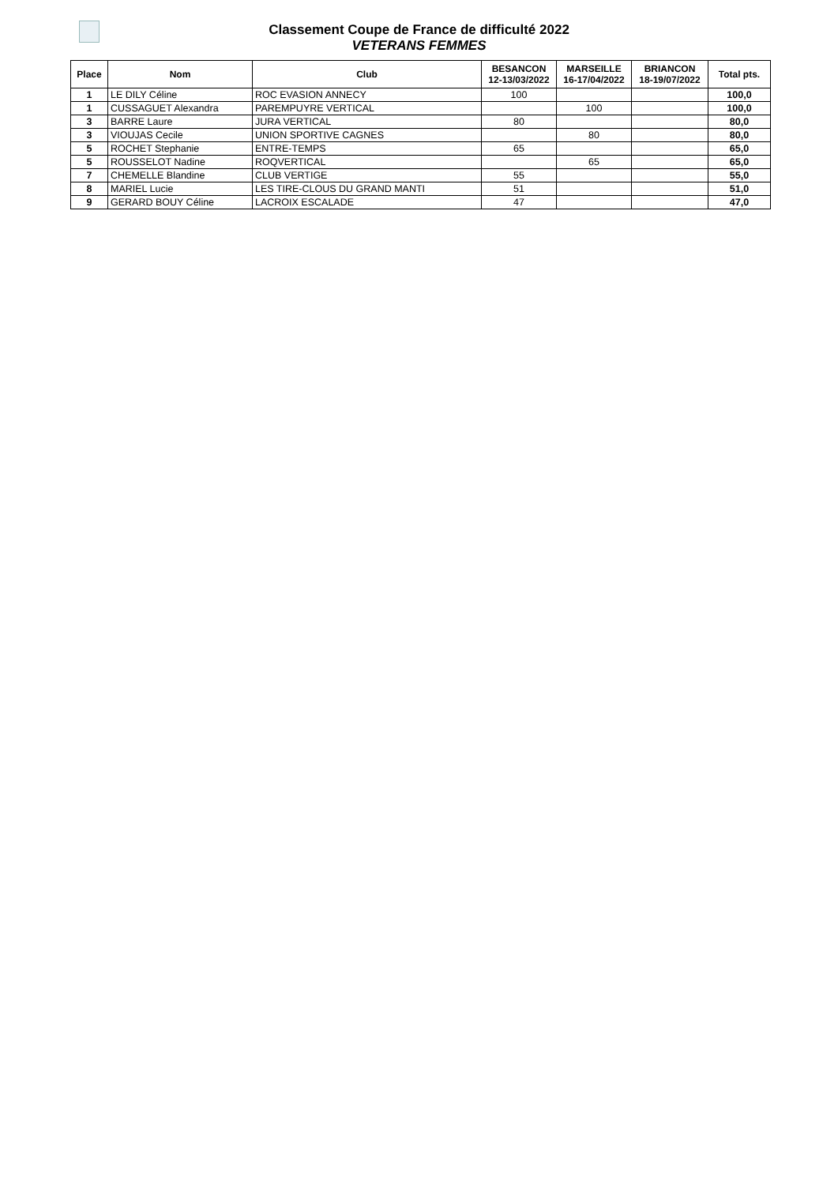Classement Coupe de France de difficulté 2022
VETERANS FEMMES
| Place | Nom | Club | BESANCON 12-13/03/2022 | MARSEILLE 16-17/04/2022 | BRIANCON 18-19/07/2022 | Total pts. |
| --- | --- | --- | --- | --- | --- | --- |
| 1 | LE DILY Céline | ROC EVASION ANNECY | 100 | | | 100,0 |
| 1 | CUSSAGUET Alexandra | PAREMPUYRE VERTICAL | | 100 | | 100,0 |
| 3 | BARRE Laure | JURA VERTICAL | 80 | | | 80,0 |
| 3 | VIOUJAS Cecile | UNION SPORTIVE CAGNES | | 80 | | 80,0 |
| 5 | ROCHET Stephanie | ENTRE-TEMPS | 65 | | | 65,0 |
| 5 | ROUSSELOT Nadine | ROQVERTICAL | | 65 | | 65,0 |
| 7 | CHEMELLE Blandine | CLUB VERTIGE | 55 | | | 55,0 |
| 8 | MARIEL Lucie | LES TIRE-CLOUS DU GRAND MANTI | 51 | | | 51,0 |
| 9 | GERARD BOUY Céline | LACROIX ESCALADE | 47 | | | 47,0 |